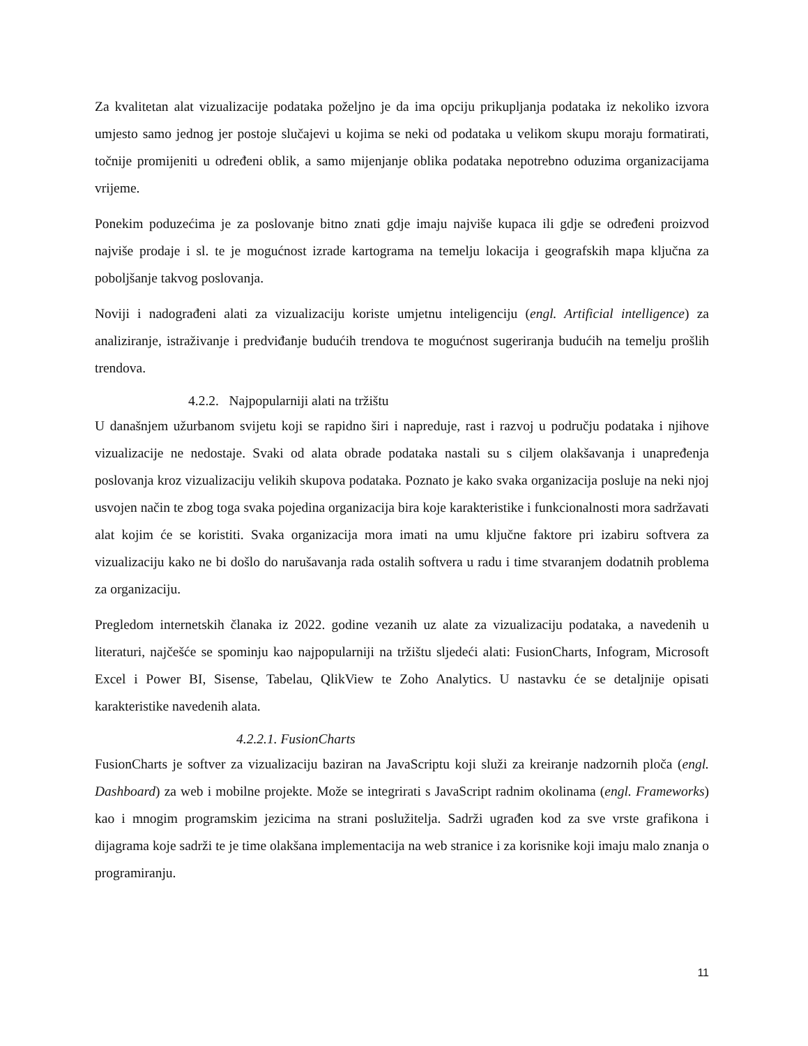Za kvalitetan alat vizualizacije podataka poželjno je da ima opciju prikupljanja podataka iz nekoliko izvora umjesto samo jednog jer postoje slučajevi u kojima se neki od podataka u velikom skupu moraju formatirati, točnije promijeniti u određeni oblik, a samo mijenjanje oblika podataka nepotrebno oduzima organizacijama vrijeme.
Ponekim poduzećima je za poslovanje bitno znati gdje imaju najviše kupaca ili gdje se određeni proizvod najviše prodaje i sl. te je mogućnost izrade kartograma na temelju lokacija i geografskih mapa ključna za poboljšanje takvog poslovanja.
Noviji i nadograđeni alati za vizualizaciju koriste umjetnu inteligenciju (engl. Artificial intelligence) za analiziranje, istraživanje i predviđanje budućih trendova te mogućnost sugeriranja budućih na temelju prošlih trendova.
4.2.2. Najpopularniji alati na tržištu
U današnjem užurbanom svijetu koji se rapidno širi i napreduje, rast i razvoj u području podataka i njihove vizualizacije ne nedostaje. Svaki od alata obrade podataka nastali su s ciljem olakšavanja i unapređenja poslovanja kroz vizualizaciju velikih skupova podataka. Poznato je kako svaka organizacija posluje na neki njoj usvojen način te zbog toga svaka pojedina organizacija bira koje karakteristike i funkcionalnosti mora sadržavati alat kojim će se koristiti. Svaka organizacija mora imati na umu ključne faktore pri izabiru softvera za vizualizaciju kako ne bi došlo do narušavanja rada ostalih softvera u radu i time stvaranjem dodatnih problema za organizaciju.
Pregledom internetskih članaka iz 2022. godine vezanih uz alate za vizualizaciju podataka, a navedenih u literaturi, najčešće se spominju kao najpopularniji na tržištu sljedeći alati: FusionCharts, Infogram, Microsoft Excel i Power BI, Sisense, Tabelau, QlikView te Zoho Analytics. U nastavku će se detaljnije opisati karakteristike navedenih alata.
4.2.2.1. FusionCharts
FusionCharts je softver za vizualizaciju baziran na JavaScriptu koji služi za kreiranje nadzornih ploča (engl. Dashboard) za web i mobilne projekte. Može se integrirati s JavaScript radnim okolinama (engl. Frameworks) kao i mnogim programskim jezicima na strani poslužitelja. Sadrži ugrađen kod za sve vrste grafikona i dijagrama koje sadrži te je time olakšana implementacija na web stranice i za korisnike koji imaju malo znanja o programiranju.
11